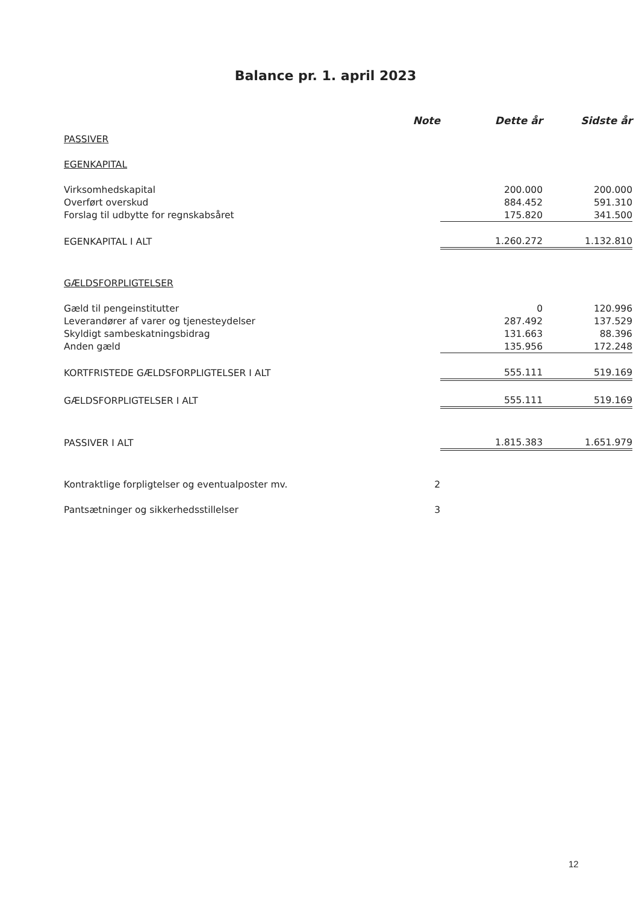Balance pr. 1. april 2023
| | Note | Dette år | Sidste år |
| --- | --- | --- | --- |
| PASSIVER | | | |
| EGENKAPITAL | | | |
| Virksomhedskapital | | 200.000 | 200.000 |
| Overført overskud | | 884.452 | 591.310 |
| Forslag til udbytte for regnskabsåret | | 175.820 | 341.500 |
| EGENKAPITAL I ALT | | 1.260.272 | 1.132.810 |
| GÆLDSFORPLIGTELSER | | | |
| Gæld til pengeinstitutter | | 0 | 120.996 |
| Leverandører af varer og tjenesteydelser | | 287.492 | 137.529 |
| Skyldigt sambeskatningsbidrag | | 131.663 | 88.396 |
| Anden gæld | | 135.956 | 172.248 |
| KORTFRISTEDE GÆLDSFORPLIGTELSER I ALT | | 555.111 | 519.169 |
| GÆLDSFORPLIGTELSER I ALT | | 555.111 | 519.169 |
| PASSIVER I ALT | | 1.815.383 | 1.651.979 |
| Kontraktlige forpligtelser og eventualposter mv. | 2 | | |
| Pantsætninger og sikkerhedsstillelser | 3 | | |
12